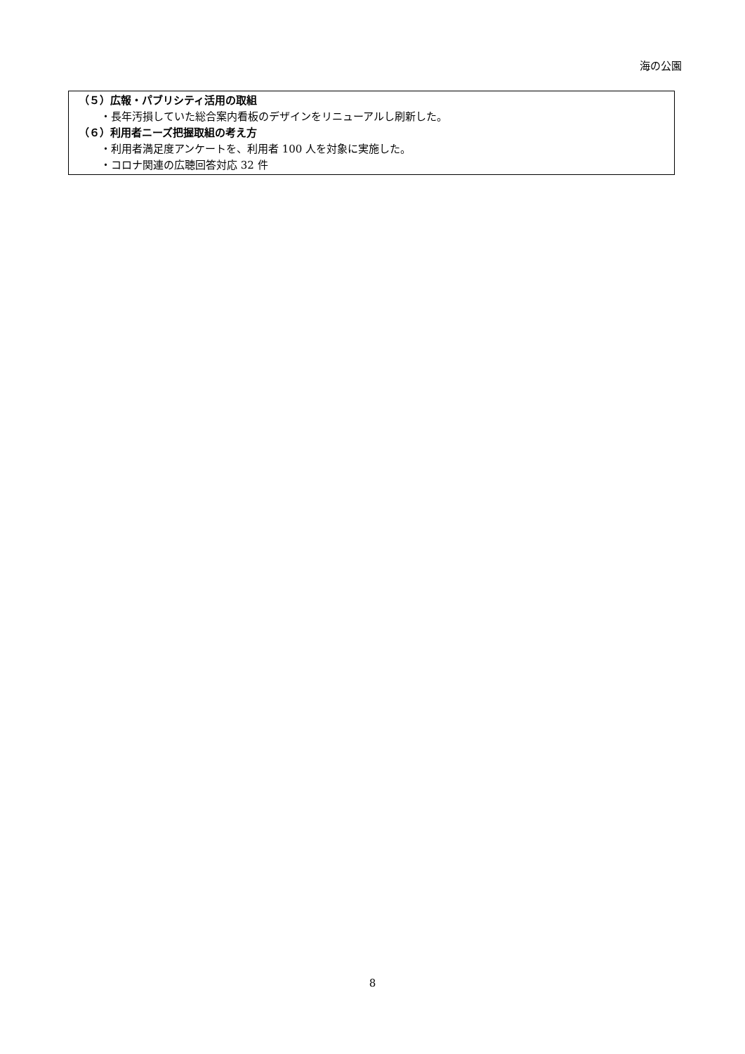海の公園
（５）広報・パブリシティ活用の取組
・長年汚損していた総合案内看板のデザインをリニューアルし刷新した。
（６）利用者ニーズ把握取組の考え方
・利用者満足度アンケートを、利用者 100 人を対象に実施した。
・コロナ関連の広聴回答対応 32 件
8